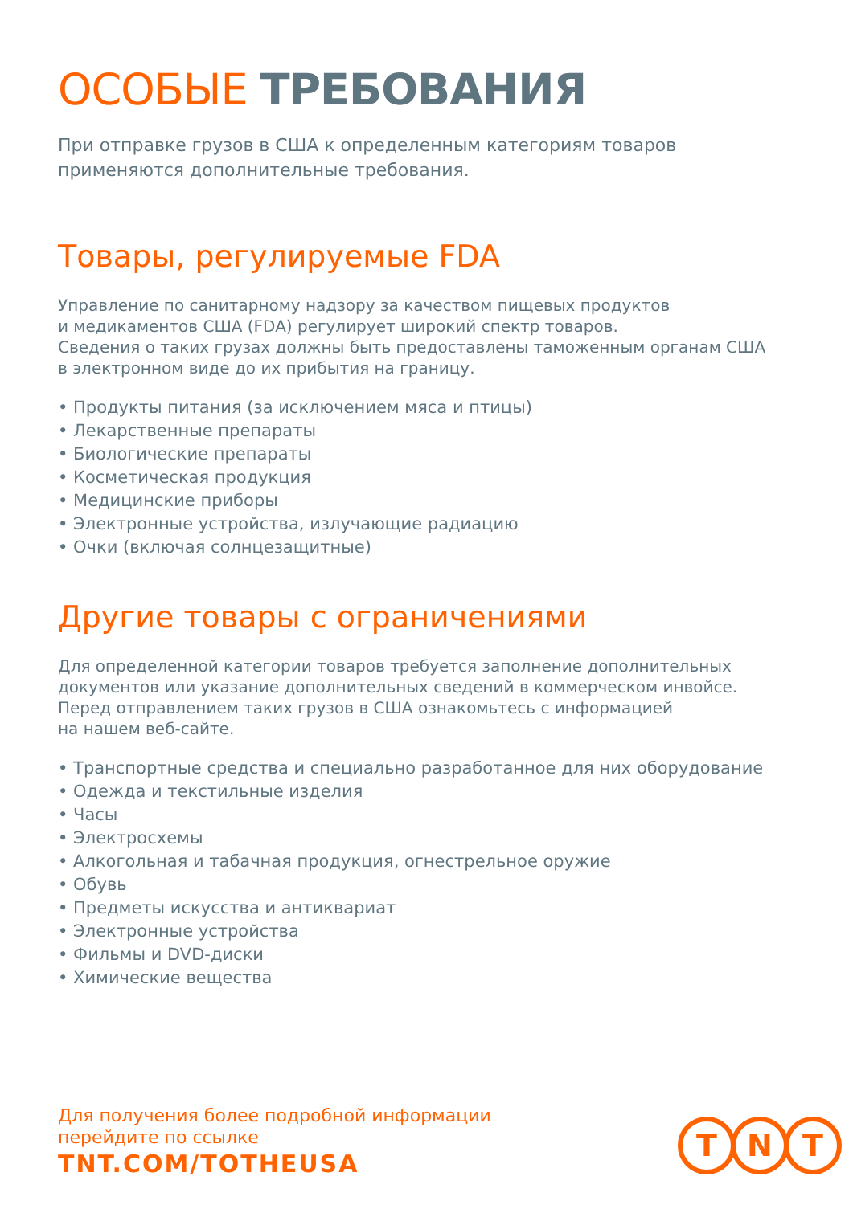ОСОБЫЕ ТРЕБОВАНИЯ
При отправке грузов в США к определенным категориям товаров
применяются дополнительные требования.
Товары, регулируемые FDA
Управление по санитарному надзору за качеством пищевых продуктов
и медикаментов США (FDA) регулирует широкий спектр товаров.
Сведения о таких грузах должны быть предоставлены таможенным органам США
в электронном виде до их прибытия на границу.
• Продукты питания (за исключением мяса и птицы)
• Лекарственные препараты
• Биологические препараты
• Косметическая продукция
• Медицинские приборы
• Электронные устройства, излучающие радиацию
• Очки (включая солнцезащитные)
Другие товары с ограничениями
Для определенной категории товаров требуется заполнение дополнительных
документов или указание дополнительных сведений в коммерческом инвойсе.
Перед отправлением таких грузов в США ознакомьтесь с информацией
на нашем веб-сайте.
• Транспортные средства и специально разработанное для них оборудование
• Одежда и текстильные изделия
• Часы
• Электросхемы
• Алкогольная и табачная продукция, огнестрельное оружие
• Обувь
• Предметы искусства и антиквариат
• Электронные устройства
• Фильмы и DVD-диски
• Химические вещества
Для получения более подробной информации
перейдите по ссылке
TNT.COM/TOTHEUSA
T N T